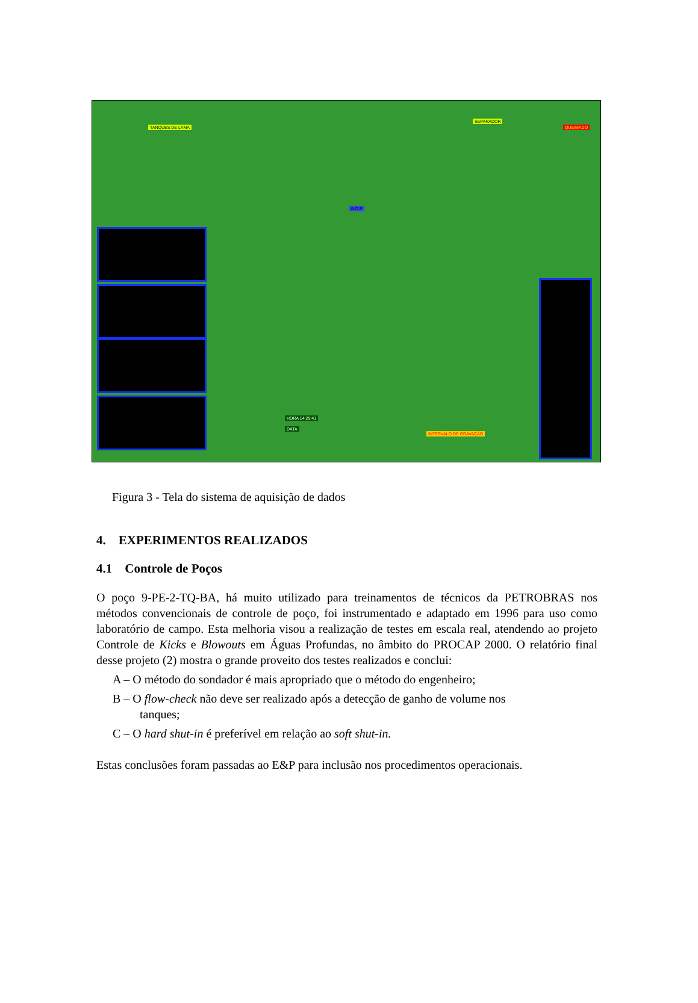TANQUES DE LAMA
SEPARADOR
QUEIMADO
B.O.P
HORA 14:29:41
DATA
INTERVALO DE GRAVAÇÃO
Figura 3 - Tela do sistema de aquisição de dados
4. EXPERIMENTOS REALIZADOS
4.1 Controle de Poços
O poço 9-PE-2-TQ-BA, há muito utilizado para treinamentos de técnicos da PETROBRAS nos métodos convencionais de controle de poço, foi instrumentado e adaptado em 1996 para uso como laboratório de campo. Esta melhoria visou a realização de testes em escala real, atendendo ao projeto Controle de Kicks e Blowouts em Águas Profundas, no âmbito do PROCAP 2000. O relatório final desse projeto (2) mostra o grande proveito dos testes realizados e conclui:
A – O método do sondador é mais apropriado que o método do engenheiro;
B – O flow-check não deve ser realizado após a detecção de ganho de volume nos
tanques;
C – O hard shut-in é preferível em relação ao soft shut-in.
Estas conclusões foram passadas ao E&P para inclusão nos procedimentos operacionais.